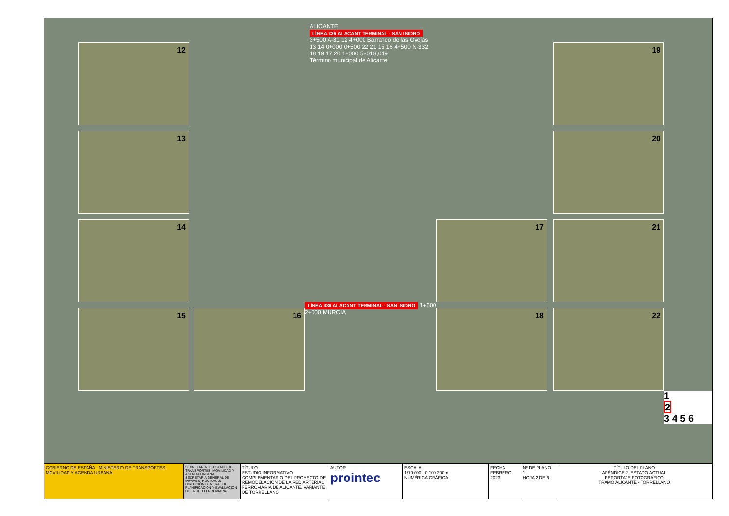ALICANTE
LÍNEA 336 ALACANT TERMINAL - SAN ISIDRO
3+500 A-31 12 4+000 Barranco de las Ovejas 13 14 0+000 0+500 22 21 15 16 4+500 N-332 18 19 17 20 1+000 5+018,049
Término municipal de Alicante
12
19
13
20
14
17
21
15
16
18
22
LÍNEA 336 ALACANT TERMINAL - SAN ISIDRO 1+500 2+000 MURCIA
1
2
3 4 5 6
GOBIERNO DE ESPAÑA MINISTERIO DE TRANSPORTES, MOVILIDAD Y AGENDA URBANA
SECRETARÍA DE ESTADO DE TRANSPORTES, MOVILIDAD Y AGENDA URBANA
SECRETARÍA GENERAL DE INFRAESTRUCTURAS
DIRECCIÓN GENERAL DE PLANIFICACIÓN Y EVALUACIÓN DE LA RED FERROVIARIA
TÍTULO
ESTUDIO INFORMATIVO COMPLEMENTARIO DEL PROYECTO DE REMODELACIÓN DE LA RED ARTERIAL FERROVIARIA DE ALICANTE. VARIANTE DE TORRELLANO
AUTOR
prointec
ESCALA
1/10.000 0 100 200m
NUMÉRICA GRÁFICA
FECHA
FEBRERO 2023
Nº DE PLANO
1
HOJA 2 DE 6
TÍTULO DEL PLANO
APÉNDICE 2. ESTADO ACTUAL
REPORTAJE FOTOGRÁFICO
TRAMO ALICANTE - TORRELLANO